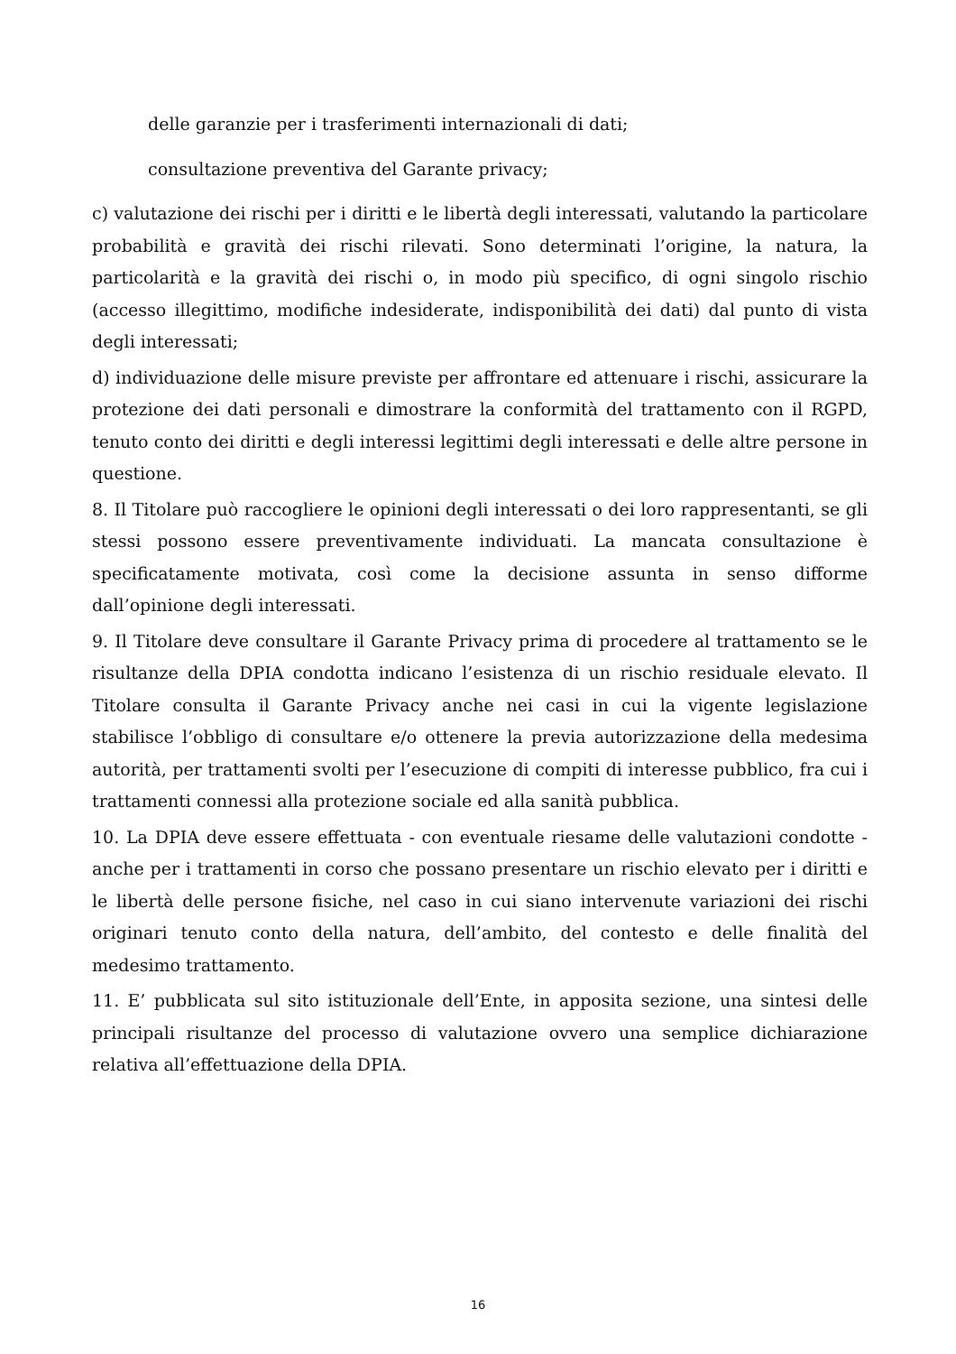delle garanzie per i trasferimenti internazionali di dati;
consultazione preventiva del Garante privacy;
c) valutazione dei rischi per i diritti e le libertà degli interessati, valutando la particolare probabilità e gravità dei rischi rilevati. Sono determinati l’origine, la natura, la particolarità e la gravità dei rischi o, in modo più specifico, di ogni singolo rischio (accesso illegittimo, modifiche indesiderate, indisponibilità dei dati) dal punto di vista degli interessati;
d) individuazione delle misure previste per affrontare ed attenuare i rischi, assicurare la protezione dei dati personali e dimostrare la conformità del trattamento con il RGPD, tenuto conto dei diritti e degli interessi legittimi degli interessati e delle altre persone in questione.
8. Il Titolare può raccogliere le opinioni degli interessati o dei loro rappresentanti, se gli stessi possono essere preventivamente individuati. La mancata consultazione è specificatamente motivata, così come la decisione assunta in senso difforme dall’opinione degli interessati.
9. Il Titolare deve consultare il Garante Privacy prima di procedere al trattamento se le risultanze della DPIA condotta indicano l’esistenza di un rischio residuale elevato. Il Titolare consulta il Garante Privacy anche nei casi in cui la vigente legislazione stabilisce l’obbligo di consultare e/o ottenere la previa autorizzazione della medesima autorità, per trattamenti svolti per l’esecuzione di compiti di interesse pubblico, fra cui i trattamenti connessi alla protezione sociale ed alla sanità pubblica.
10. La DPIA deve essere effettuata - con eventuale riesame delle valutazioni condotte - anche per i trattamenti in corso che possano presentare un rischio elevato per i diritti e le libertà delle persone fisiche, nel caso in cui siano intervenute variazioni dei rischi originari tenuto conto della natura, dell’ambito, del contesto e delle finalità del medesimo trattamento.
11. E’ pubblicata sul sito istituzionale dell’Ente, in apposita sezione, una sintesi delle principali risultanze del processo di valutazione ovvero una semplice dichiarazione relativa all’effettuazione della DPIA.
16